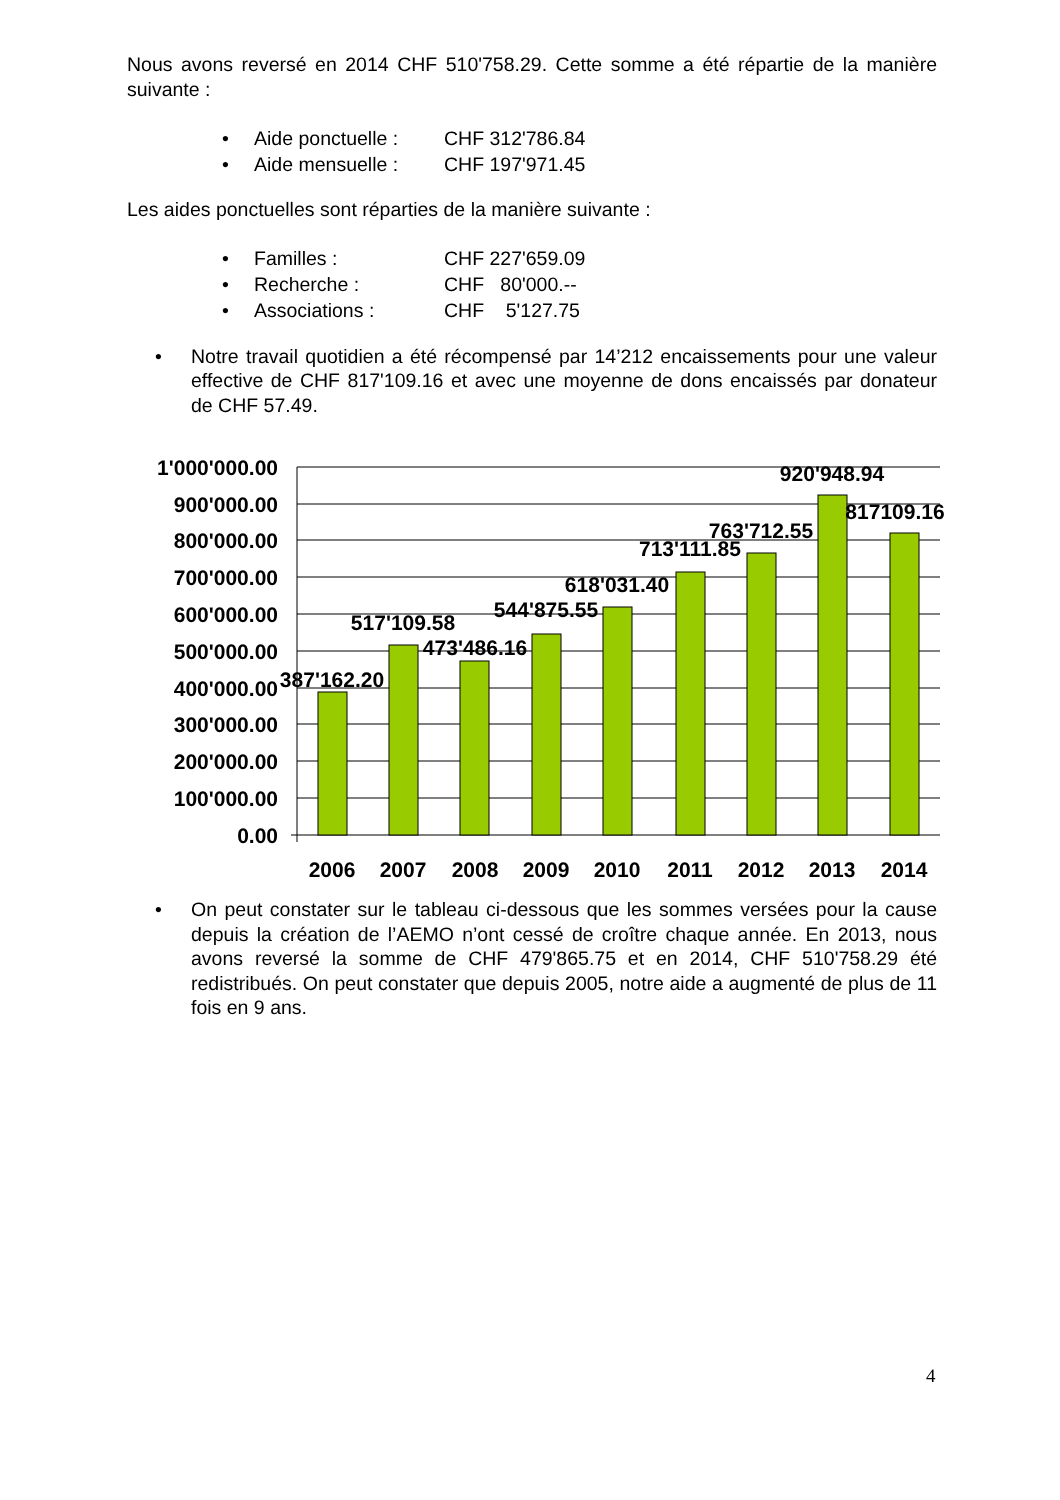Nous avons reversé en 2014 CHF 510'758.29. Cette somme a été répartie de la manière suivante :
• Aide ponctuelle : CHF 312'786.84
• Aide mensuelle : CHF 197'971.45
Les aides ponctuelles sont réparties de la manière suivante :
• Familles : CHF 227'659.09
• Recherche : CHF 80'000.--
• Associations : CHF 5'127.75
• Notre travail quotidien a été récompensé par 14’212 encaissements pour une valeur effective de CHF 817'109.16 et avec une moyenne de dons encaissés par donateur de CHF 57.49.
1'000'000.00
900'000.00
800'000.00
700'000.00
600'000.00
500'000.00
400'000.00
300'000.00
200'000.00
100'000.00
0.00
387'162.20
517'109.58
473'486.16
544'875.55
618'031.40
713'111.85
763'712.55
920'948.94
817109.16
2006
2007
2008
2009
2010
2011
2012
2013
2014
• On peut constater sur le tableau ci-dessous que les sommes versées pour la cause depuis la création de l’AEMO n’ont cessé de croître chaque année. En 2013, nous avons reversé la somme de CHF 479'865.75 et en 2014, CHF 510'758.29 été redistribués. On peut constater que depuis 2005, notre aide a augmenté de plus de 11 fois en 9 ans.
4